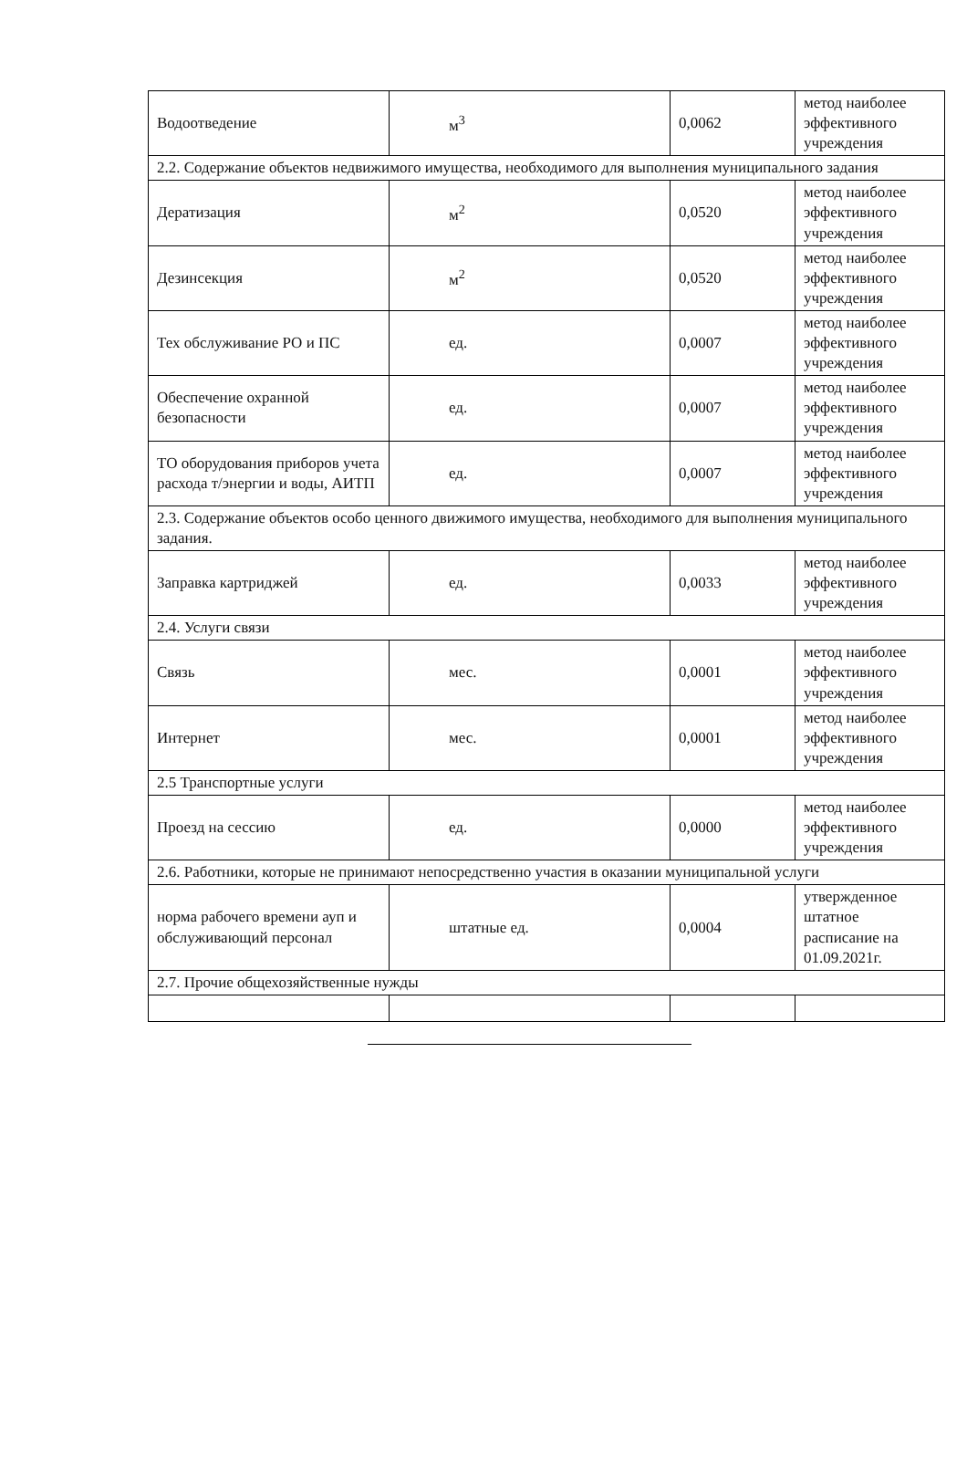| Водоотведение | м<sup>3</sup> | 0,0062 | метод наиболее эффективного учреждения |
| 2.2. Содержание объектов недвижимого имущества, необходимого для выполнения муниципального задания | | | |
| Дератизация | м<sup>2</sup> | 0,0520 | метод наиболее эффективного учреждения |
| Дезинсекция | м<sup>2</sup> | 0,0520 | метод наиболее эффективного учреждения |
| Тех обслуживание РО и ПС | ед. | 0,0007 | метод наиболее эффективного учреждения |
| Обеспечение охранной безопасности | ед. | 0,0007 | метод наиболее эффективного учреждения |
| ТО оборудования приборов учета расхода т/энергии и воды, АИТП | ед. | 0,0007 | метод наиболее эффективного учреждения |
| 2.3. Содержание объектов особо ценного движимого имущества, необходимого для выполнения муниципального задания. | | | |
| Заправка картриджей | ед. | 0,0033 | метод наиболее эффективного учреждения |
| 2.4. Услуги связи | | | |
| Связь | мес. | 0,0001 | метод наиболее эффективного учреждения |
| Интернет | мес. | 0,0001 | метод наиболее эффективного учреждения |
| 2.5 Транспортные услуги | | | |
| Проезд на сессию | ед. | 0,0000 | метод наиболее эффективного учреждения |
| 2.6. Работники, которые не принимают непосредственно участия в оказании муниципальной услуги | | | |
| норма рабочего времени ауп и обслуживающий персонал | штатные ед. | 0,0004 | утвержденное штатное расписание на 01.09.2021г. |
| 2.7. Прочие общехозяйственные нужды | | | |